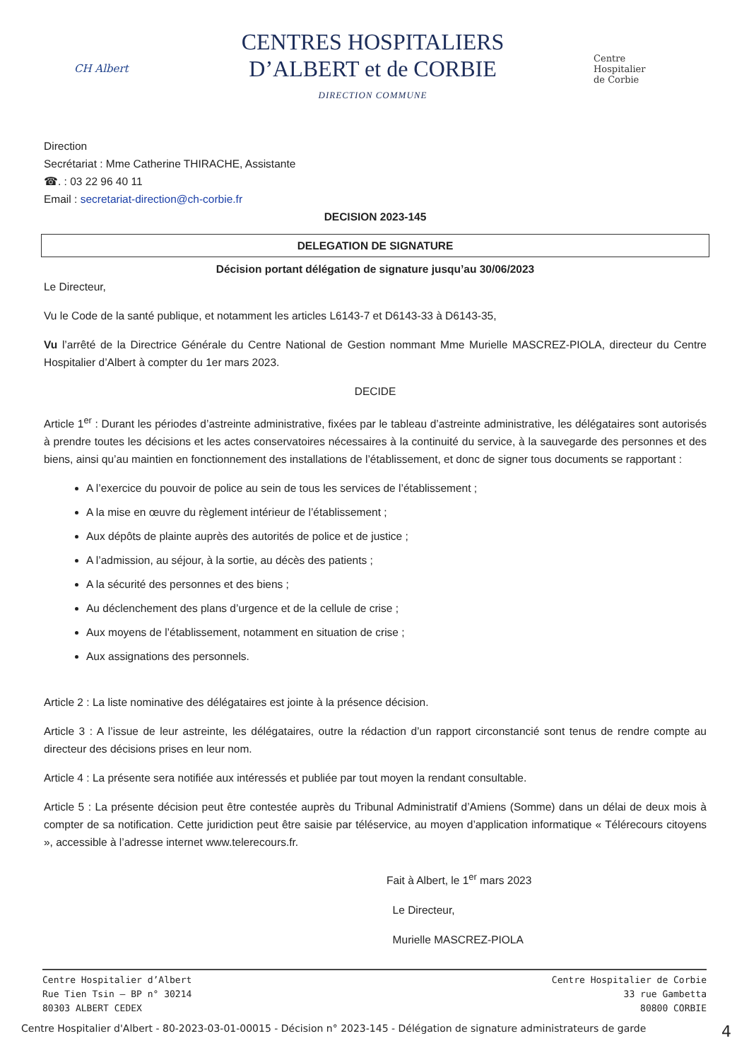CH Albert
CENTRES HOSPITALIERS
D’ALBERT et de CORBIE
DIRECTION COMMUNE
Centre
Hospitalier
de Corbie
Direction
Secrétariat : Mme Catherine THIRACHE, Assistante
☎. : 03 22 96 40 11
Email : secretariat-direction@ch-corbie.fr
DECISION 2023-145
DELEGATION DE SIGNATURE
Décision portant délégation de signature jusqu’au 30/06/2023
Le Directeur,
Vu le Code de la santé publique, et notamment les articles L6143-7 et D6143-33 à D6143-35,
Vu l’arrêté de la Directrice Générale du Centre National de Gestion nommant Mme Murielle MASCREZ-PIOLA, directeur du Centre Hospitalier d’Albert à compter du 1er mars 2023.
DECIDE
Article 1<sup>er</sup> : Durant les périodes d’astreinte administrative, fixées par le tableau d’astreinte administrative, les délégataires sont autorisés à prendre toutes les décisions et les actes conservatoires nécessaires à la continuité du service, à la sauvegarde des personnes et des biens, ainsi qu’au maintien en fonctionnement des installations de l’établissement, et donc de signer tous documents se rapportant :
A l’exercice du pouvoir de police au sein de tous les services de l’établissement ;
A la mise en œuvre du règlement intérieur de l’établissement ;
Aux dépôts de plainte auprès des autorités de police et de justice ;
A l’admission, au séjour, à la sortie, au décès des patients ;
A la sécurité des personnes et des biens ;
Au déclenchement des plans d’urgence et de la cellule de crise ;
Aux moyens de l’établissement, notamment en situation de crise ;
Aux assignations des personnels.
Article 2 : La liste nominative des délégataires est jointe à la présence décision.
Article 3 : A l’issue de leur astreinte, les délégataires, outre la rédaction d’un rapport circonstancié sont tenus de rendre compte au directeur des décisions prises en leur nom.
Article 4 : La présente sera notifiée aux intéressés et publiée par tout moyen la rendant consultable.
Article 5 : La présente décision peut être contestée auprès du Tribunal Administratif d’Amiens (Somme) dans un délai de deux mois à compter de sa notification. Cette juridiction peut être saisie par téléservice, au moyen d’application informatique « Télérecours citoyens », accessible à l’adresse internet www.telerecours.fr.
Fait à Albert, le 1<sup>er</sup> mars 2023
Le Directeur,
Murielle MASCREZ-PIOLA
Centre Hospitalier d’Albert
Rue Tien Tsin – BP n° 30214
80303 ALBERT CEDEX
Centre Hospitalier de Corbie
33 rue Gambetta
80800 CORBIE
Centre Hospitalier d'Albert - 80-2023-03-01-00015 - Décision n° 2023-145 - Délégation de signature administrateurs de garde 4